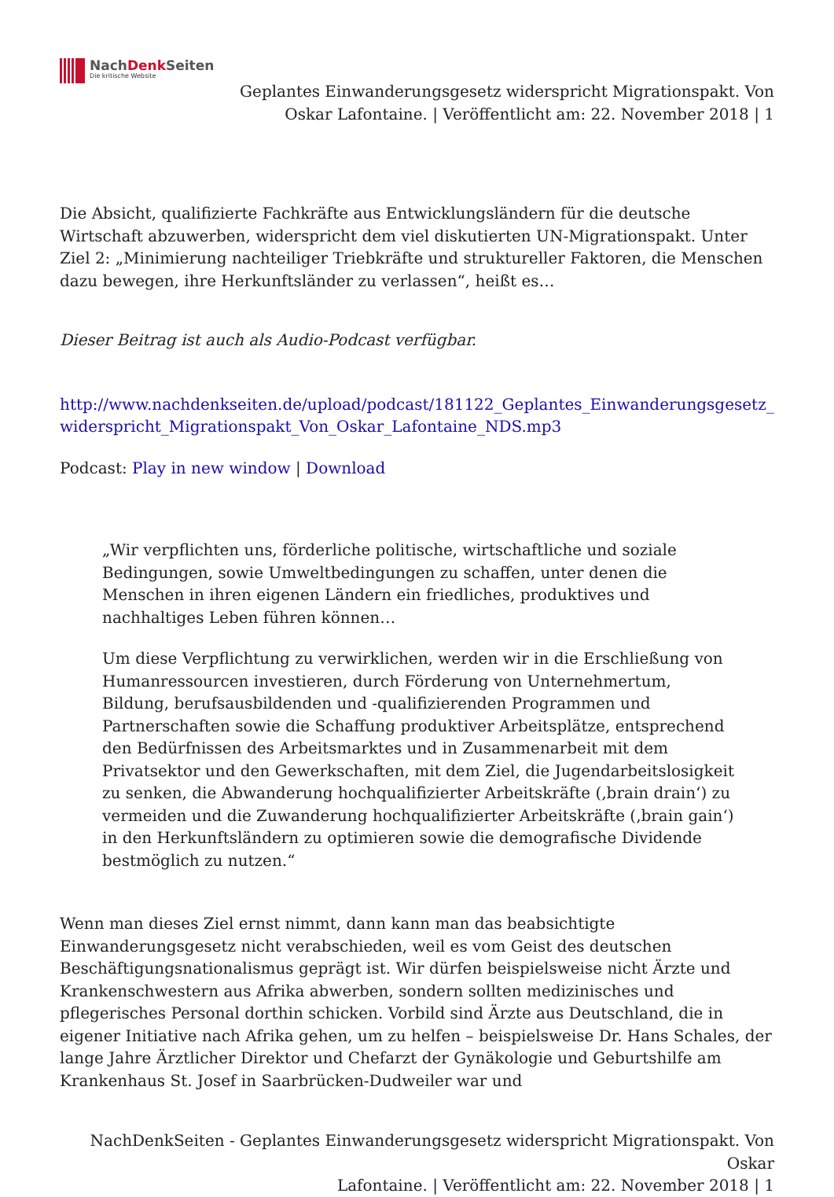NachDenk Seiten
Die kritische Website
Geplantes Einwanderungsgesetz widerspricht Migrationspakt. Von
Oskar Lafontaine. | Veröffentlicht am: 22. November 2018 | 1
Die Absicht, qualifizierte Fachkräfte aus Entwicklungsländern für die deutsche Wirtschaft abzuwerben, widerspricht dem viel diskutierten UN-Migrationspakt. Unter Ziel 2: „Minimierung nachteiliger Triebkräfte und struktureller Faktoren, die Menschen dazu bewegen, ihre Herkunftsländer zu verlassen“, heißt es…
Dieser Beitrag ist auch als Audio-Podcast verfügbar.
http://www.nachdenkseiten.de/upload/podcast/181122_Geplantes_Einwanderungsgesetz_widerspricht_Migrationspakt_Von_Oskar_Lafontaine_NDS.mp3
Podcast: Play in new window | Download
„Wir verpflichten uns, förderliche politische, wirtschaftliche und soziale Bedingungen, sowie Umweltbedingungen zu schaffen, unter denen die Menschen in ihren eigenen Ländern ein friedliches, produktives und nachhaltiges Leben führen können…
Um diese Verpflichtung zu verwirklichen, werden wir in die Erschließung von Humanressourcen investieren, durch Förderung von Unternehmertum, Bildung, berufsausbildenden und -qualifizierenden Programmen und Partnerschaften sowie die Schaffung produktiver Arbeitsplätze, entsprechend den Bedürfnissen des Arbeitsmarktes und in Zusammenarbeit mit dem Privatsektor und den Gewerkschaften, mit dem Ziel, die Jugendarbeitslosigkeit zu senken, die Abwanderung hochqualifizierter Arbeitskräfte (‚brain drain‘) zu vermeiden und die Zuwanderung hochqualifizierter Arbeitskräfte (‚brain gain‘) in den Herkunftsländern zu optimieren sowie die demografische Dividende bestmöglich zu nutzen.“
Wenn man dieses Ziel ernst nimmt, dann kann man das beabsichtigte Einwanderungsgesetz nicht verabschieden, weil es vom Geist des deutschen Beschäftigungsnationalismus geprägt ist. Wir dürfen beispielsweise nicht Ärzte und Krankenschwestern aus Afrika abwerben, sondern sollten medizinisches und pflegerisches Personal dorthin schicken. Vorbild sind Ärzte aus Deutschland, die in eigener Initiative nach Afrika gehen, um zu helfen – beispielsweise Dr. Hans Schales, der lange Jahre Ärztlicher Direktor und Chefarzt der Gynäkologie und Geburtshilfe am Krankenhaus St. Josef in Saarbrücken-Dudweiler war und
NachDenkSeiten - Geplantes Einwanderungsgesetz widerspricht Migrationspakt. Von Oskar
Lafontaine. | Veröffentlicht am: 22. November 2018 | 1